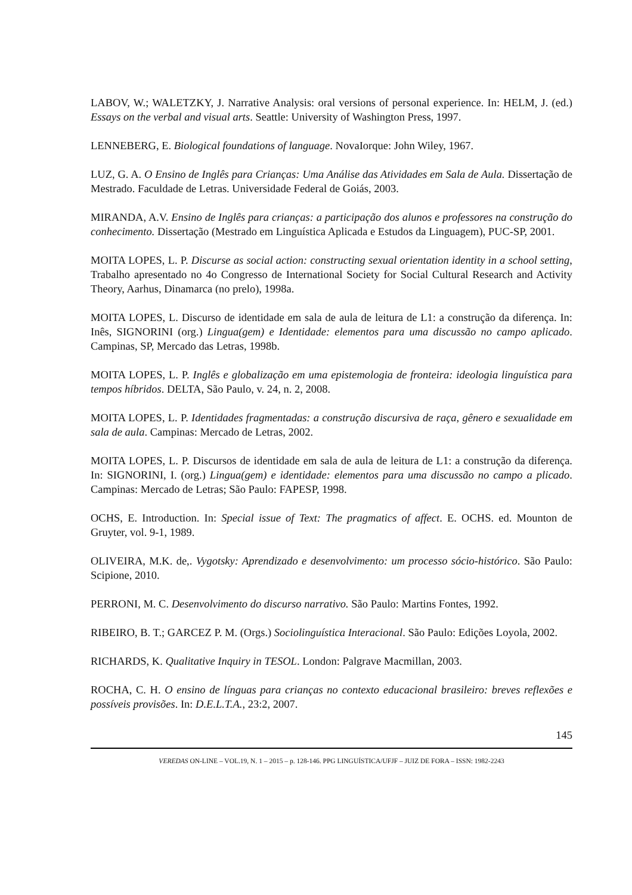LABOV, W.; WALETZKY, J. Narrative Analysis: oral versions of personal experience. In: HELM, J. (ed.) Essays on the verbal and visual arts. Seattle: University of Washington Press, 1997.
LENNEBERG, E. Biological foundations of language. NovaIorque: John Wiley, 1967.
LUZ, G. A. O Ensino de Inglês para Crianças: Uma Análise das Atividades em Sala de Aula. Dissertação de Mestrado. Faculdade de Letras. Universidade Federal de Goiás, 2003.
MIRANDA, A.V. Ensino de Inglês para crianças: a participação dos alunos e professores na construção do conhecimento. Dissertação (Mestrado em Linguística Aplicada e Estudos da Linguagem), PUC-SP, 2001.
MOITA LOPES, L. P. Discurse as social action: constructing sexual orientation identity in a school setting, Trabalho apresentado no 4o Congresso de International Society for Social Cultural Research and Activity Theory, Aarhus, Dinamarca (no prelo), 1998a.
MOITA LOPES, L. Discurso de identidade em sala de aula de leitura de L1: a construção da diferença. In: Inês, SIGNORINI (org.) Lingua(gem) e Identidade: elementos para uma discussão no campo aplicado. Campinas, SP, Mercado das Letras, 1998b.
MOITA LOPES, L. P. Inglês e globalização em uma epistemologia de fronteira: ideologia linguística para tempos híbridos. DELTA, São Paulo, v. 24, n. 2, 2008.
MOITA LOPES, L. P. Identidades fragmentadas: a construção discursiva de raça, gênero e sexualidade em sala de aula. Campinas: Mercado de Letras, 2002.
MOITA LOPES, L. P. Discursos de identidade em sala de aula de leitura de L1: a construção da diferença. In: SIGNORINI, I. (org.) Lingua(gem) e identidade: elementos para uma discussão no campo a plicado. Campinas: Mercado de Letras; São Paulo: FAPESP, 1998.
OCHS, E. Introduction. In: Special issue of Text: The pragmatics of affect. E. OCHS. ed. Mounton de Gruyter, vol. 9-1, 1989.
OLIVEIRA, M.K. de,. Vygotsky: Aprendizado e desenvolvimento: um processo sócio-histórico. São Paulo: Scipione, 2010.
PERRONI, M. C. Desenvolvimento do discurso narrativo. São Paulo: Martins Fontes, 1992.
RIBEIRO, B. T.; GARCEZ P. M. (Orgs.) Sociolinguística Interacional. São Paulo: Edições Loyola, 2002.
RICHARDS, K. Qualitative Inquiry in TESOL. London: Palgrave Macmillan, 2003.
ROCHA, C. H. O ensino de línguas para crianças no contexto educacional brasileiro: breves reflexões e possíveis provisões. In: D.E.L.T.A., 23:2, 2007.
145
VEREDAS ON-LINE – VOL.19, N. 1 – 2015 – p. 128-146. PPG LINGUÍSTICA/UFJF – JUIZ DE FORA – ISSN: 1982-2243